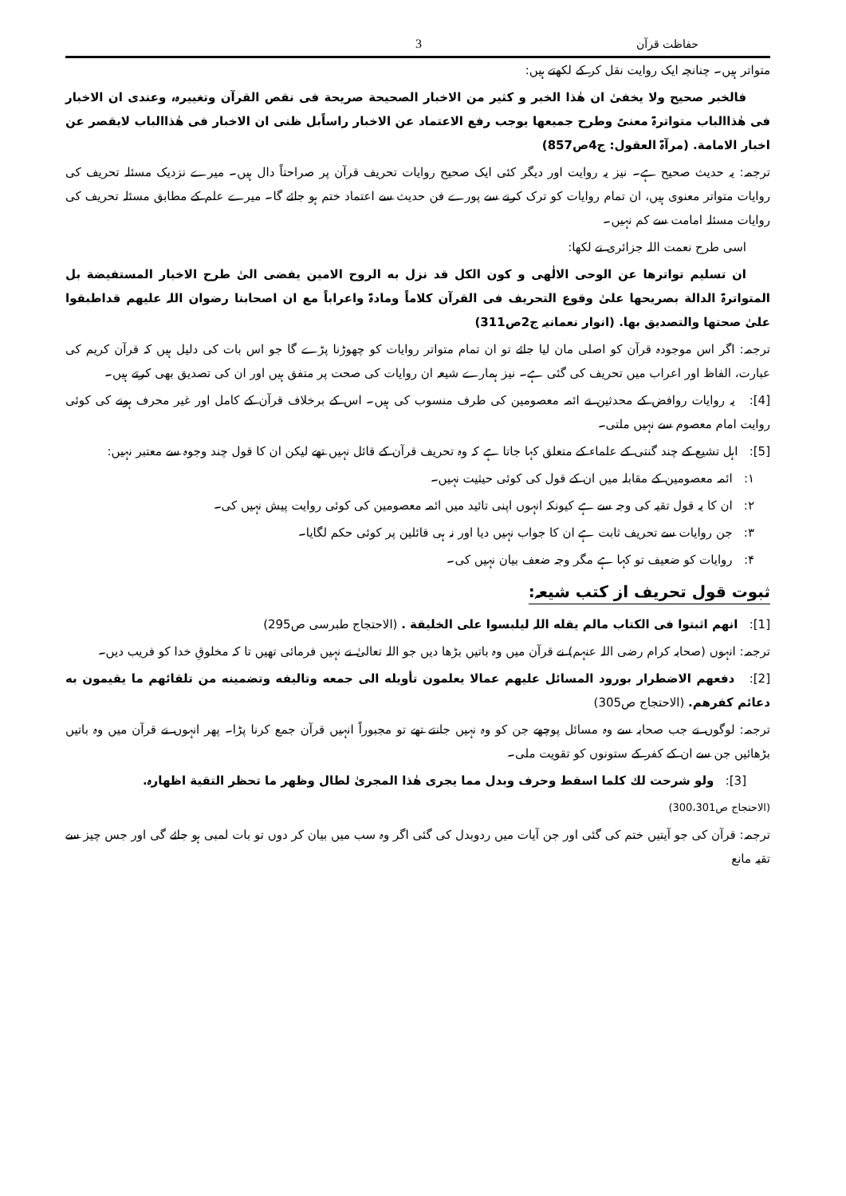حفاظت قرآن 3
متواتر ہیں۔ چنانچہ ایک روایت نقل کر کے لکھتے ہیں:
فالخبر صحیح ولا یخفیٰ ان ھٰذا الخبر و کثیر من الاخبار الصحیحة صریحة فی نقص القرآن وتغییرہ، وعندی ان الاخبار فی ھٰذاالباب متواترۃ معنیً وطرح جمیعھا یوجب رفع الاعتماد عن الاخبار راساًبل ظنی ان الاخبار فی ھٰذاالباب لایقصر عن اخبار الامامة. (مرآۃ العقول: ج4ص857)
ترجمہ: یہ حدیث صحیح ہے۔ نیز یہ روایت اور دیگر کئی ایک صحیح روایات تحریف قرآن پر صراحتاً دال ہیں۔ میرے نزدیک مسئلہ تحریف کی روایات متواتر معنوی ہیں، ان تمام روایات کو ترک کرنے سے پورے فن حدیث سے اعتماد ختم ہو جائے گا۔ میرے علم کے مطابق مسئلہ تحریف کی روایات مسئلہ امامت سے کم نہیں۔
اسی طرح نعمت اللہ جزائری نے لکھا:
ان تسلیم تواترھا عن الوحی الالٰھی و کون الکل قد نزل به الروح الامین یفضی الیٰ طرح الاخبار المستفیضة بل المتواترۃ الدالة بصریحھا علیٰ وقوع التحریف فی القرآن کلاماً ومادۃ واعراباً مع ان اصحابنا رضوان اللہ علیھم قداطبقوا علیٰ صحتھا والتصدیق بھا. (انوار نعمانیہ ج2ص311)
ترجمہ: اگر اس موجودہ قرآن کو اصلی مان لیا جائے تو ان تمام متواتر روایات کو چھوڑنا پڑے گا جو اس بات کی دلیل ہیں کہ قرآن کریم کی عبارت، الفاظ اور اعراب میں تحریف کی گئی ہے۔ نیز ہمارے شیعہ ان روایات کی صحت پر متفق ہیں اور ان کی تصدیق بھی کرتے ہیں۔
[4]: یہ روایات روافض کے محدثین نے ائمہ معصومین کی طرف منسوب کی ہیں۔ اس کے برخلاف قرآن کے کامل اور غیر محرف ہونے کی کوئی روایت امام معصوم سے نہیں ملتی۔
[5]: اہل تشیع کے چند گنتی کے علماء کے متعلق کہا جاتا ہے کہ وہ تحریف قرآن کے قائل نہیں تھے لیکن ان کا قول چند وجوہ سے معتبر نہیں:
۱: ائمہ معصومین کے مقابلہ میں ان کے قول کی کوئی حیثیت نہیں۔
۲: ان کا یہ قول تقیہ کی وجہ سے ہے کیونکہ انہوں اپنی تائید میں ائمہ معصومین کی کوئی روایت پیش نہیں کی۔
۳: جن روایات سے تحریف ثابت ہے ان کا جواب نہیں دیا اور نہ ہی قائلین پر کوئی حکم لگایا۔
۴: روایات کو ضعیف تو کہا ہے مگر وجہ ضعف بیان نہیں کی۔
ثبوت قول تحریف از کتب شیعہ:
[1]: انھم اثبتوا فی الکتاب مالم یقله اللہ لیلبسوا علی الخلیقة . (الاحتجاج طبرسی ص295)
ترجمہ: انہوں (صحابہ کرام رضی اللہ عنہم) نے قرآن میں وہ باتیں بڑھا دیں جو اللہ تعالیٰ نے نہیں فرمائی تھیں تا کہ مخلوقِ خدا کو فریب دیں۔
[2]: دفعھم الاضطرار بورود المسائل علیھم عمالا یعلمون تأویله الی جمعه وتالیفه وتضمینه من تلقائھم ما یقیمون به دعائم کفرھم. (الاحتجاج ص305)
ترجمہ: لوگوں نے جب صحابہ سے وہ مسائل پوچھے جن کو وہ نہیں جانتے تھے تو مجبوراً انہیں قرآن جمع کرنا پڑا۔ پھر انہوں نے قرآن میں وہ باتیں بڑھائیں جن سے ان کے کفر کے ستونوں کو تقویت ملی۔
[3]: ولو شرحت لك کلما اسقط وحرف وبدل مما یجری ھٰذا المجریٰ لطال وظھر ما تحظر التقیة اظھارہ.
(الاحتجاج ص300،301)
ترجمہ: قرآن کی جو آیتیں ختم کی گئی اور جن آیات میں ردوبدل کی گئی اگر وہ سب میں بیان کر دوں تو بات لمبی ہو جائے گی اور جس چیز سے تقیہ مانع